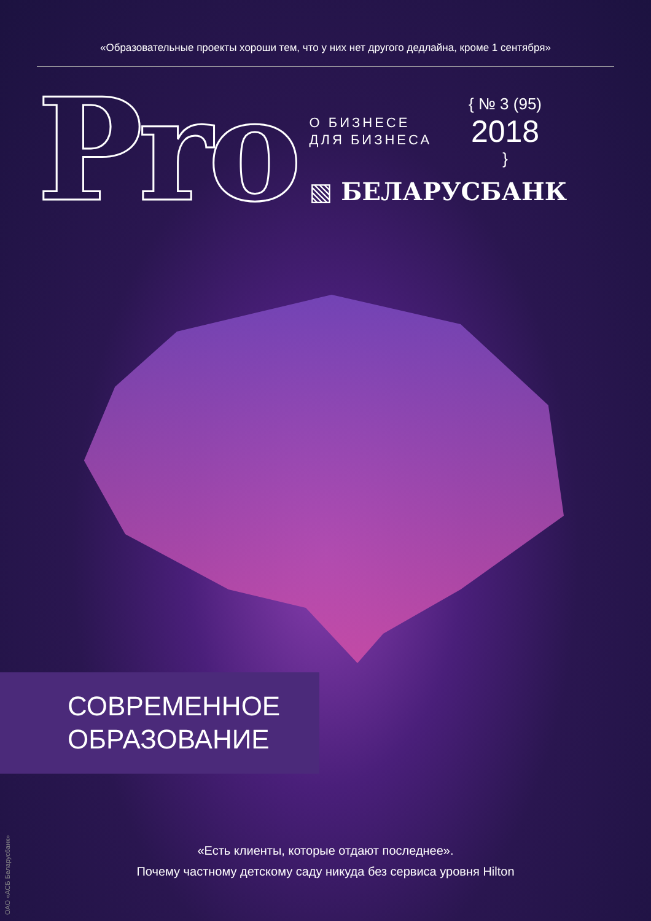«Образовательные проекты хороши тем, что у них нет другого дедлайна, кроме 1 сентября»
Pro
О БИЗНЕСЕ
ДЛЯ БИЗНЕСА
{ № 3 (95)
2018
}
▧ БЕЛАРУСБАНК
СОВРЕМЕННОЕ
ОБРАЗОВАНИЕ
ОАО «АСБ Беларусбанк»
«Есть клиенты, которые отдают последнее».
Почему частному детскому саду никуда без сервиса уровня Hilton